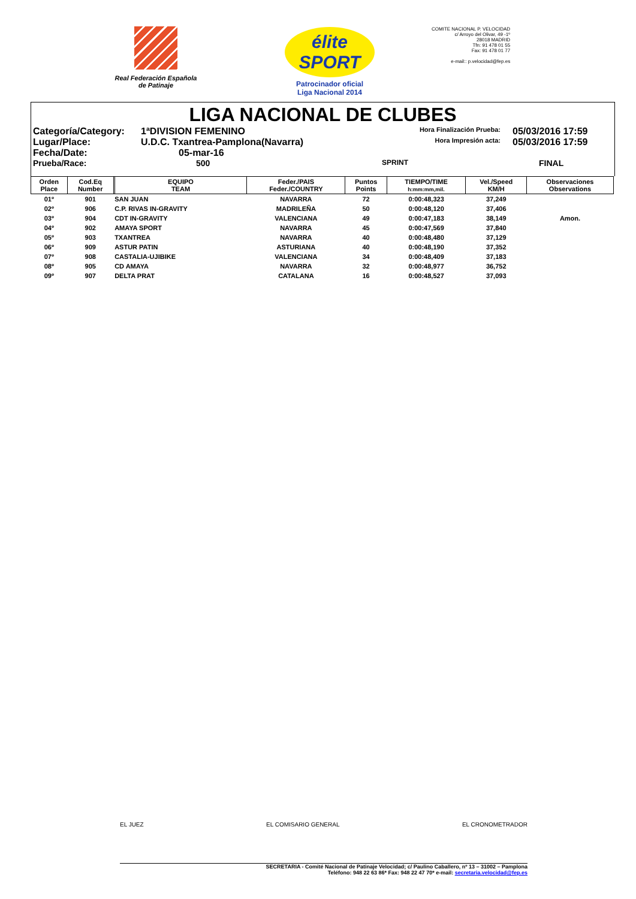Real Federación Española de Patinaje
élite SPORT
Patrocinador oficial
Liga Nacional 2014
COMITE NACIONAL P. VELOCIDAD
c/ Arroyo del Olivar, 49 -1º
28018 MADRID
Tfn: 91 478 01 55
Fax: 91 478 01 77
e-mail:: p.velocidad@fep.es
LIGA NACIONAL DE CLUBES
Categoría/Category:
1ªDIVISION FEMENINO
Hora Finalización Prueba:
05/03/2016 17:59
Lugar/Place:
U.D.C. Txantrea-Pamplona(Navarra)
Hora Impresión acta:
05/03/2016 17:59
Fecha/Date:
05-mar-16
Prueba/Race:
500
SPRINT
FINAL
| Orden Place | Cod.Eq Number | | EQUIPO TEAM | Feder./PAIS Feder./COUNTRY | Puntos Points | TIEMPO/TIME h:mm:mm,mil. | Vel./Speed KM/H | Observaciones Observations |
| --- | --- | --- | --- | --- | --- | --- | --- | --- |
| 01º | 901 | | SAN JUAN | NAVARRA | 72 | 0:00:48,323 | 37,249 | |
| 02º | 906 | | C.P. RIVAS IN-GRAVITY | MADRILEÑA | 50 | 0:00:48,120 | 37,406 | |
| 03º | 904 | | CDT IN-GRAVITY | VALENCIANA | 49 | 0:00:47,183 | 38,149 | Amon. |
| 04º | 902 | | AMAYA SPORT | NAVARRA | 45 | 0:00:47,569 | 37,840 | |
| 05º | 903 | | TXANTREA | NAVARRA | 40 | 0:00:48,480 | 37,129 | |
| 06º | 909 | | ASTUR PATIN | ASTURIANA | 40 | 0:00:48,190 | 37,352 | |
| 07º | 908 | | CASTALIA-UJIBIKE | VALENCIANA | 34 | 0:00:48,409 | 37,183 | |
| 08º | 905 | | CD AMAYA | NAVARRA | 32 | 0:00:48,977 | 36,752 | |
| 09º | 907 | | DELTA PRAT | CATALANA | 16 | 0:00:48,527 | 37,093 | |
EL JUEZ EL COMISARIO GENERAL EL CRONOMETRADOR
SECRETARIA - Comité Nacional de Patinaje Velocidad; c/ Paulino Caballero, nº 13 – 31002 – Pamplona
Teléfono: 948 22 63 86* Fax: 948 22 47 70* e-mail: secretaria.velocidad@fep.es